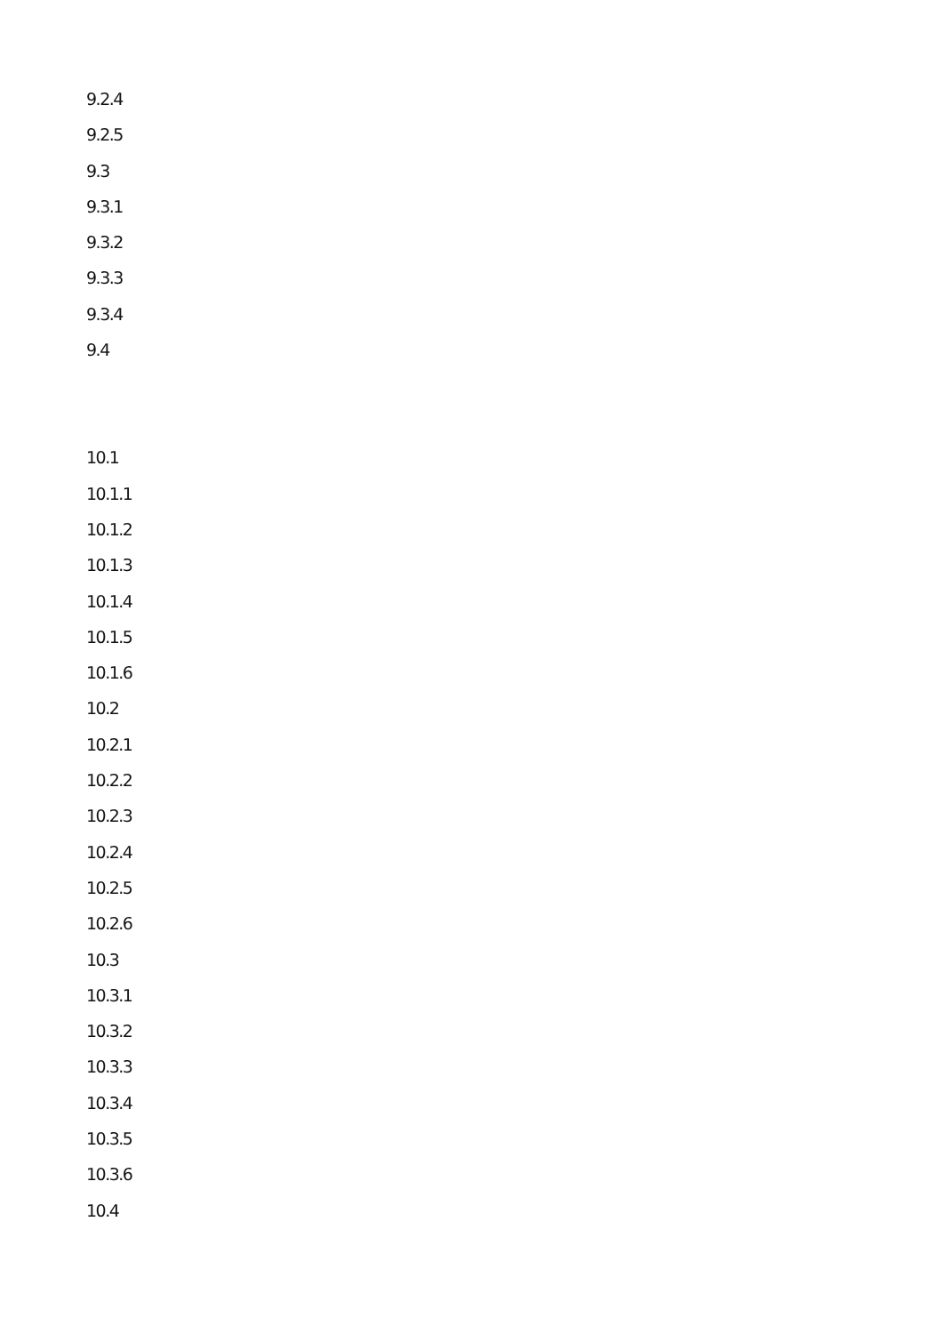9.2.4
9.2.5
9.3
9.3.1
9.3.2
9.3.3
9.3.4
9.4
10.1
10.1.1
10.1.2
10.1.3
10.1.4
10.1.5
10.1.6
10.2
10.2.1
10.2.2
10.2.3
10.2.4
10.2.5
10.2.6
10.3
10.3.1
10.3.2
10.3.3
10.3.4
10.3.5
10.3.6
10.4